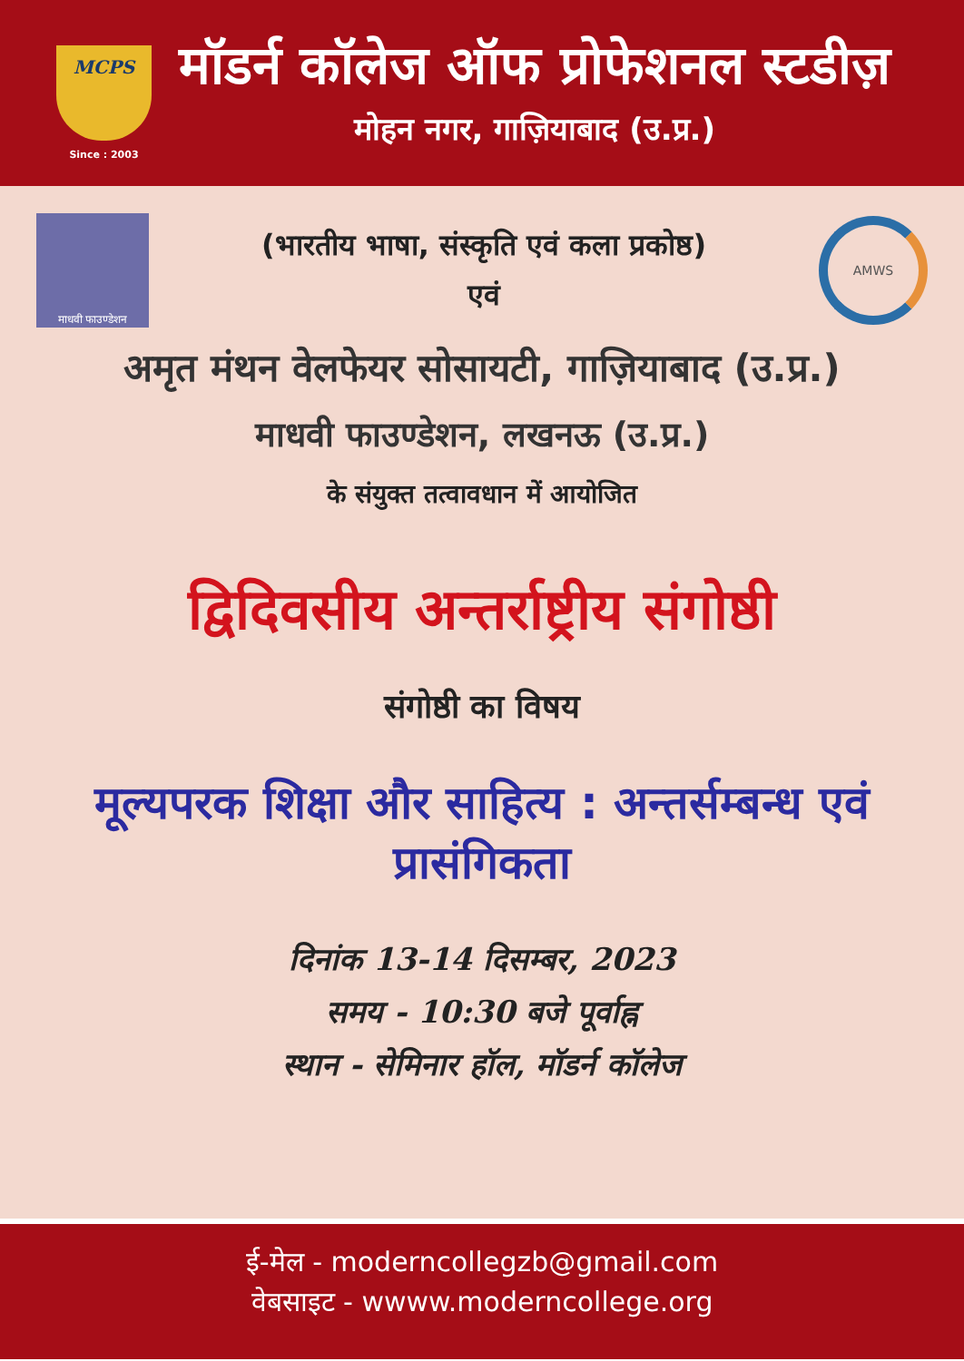MCPS
Since : 2003
मॉडर्न कॉलेज ऑफ प्रोफेशनल स्टडीज़
मोहन नगर, गाज़ियाबाद (उ.प्र.)
माधवी फाउण्डेशन
(भारतीय भाषा, संस्कृति एवं कला प्रकोष्ठ)
एवं
AMWS
अमृत मंथन वेलफेयर सोसायटी, गाज़ियाबाद (उ.प्र.)
माधवी फाउण्डेशन, लखनऊ (उ.प्र.)
के संयुक्त तत्वावधान में आयोजित
द्विदिवसीय अन्तर्राष्ट्रीय संगोष्ठी
संगोष्ठी का विषय
मूल्यपरक शिक्षा और साहित्य : अन्तर्सम्बन्ध एवं प्रासंगिकता
दिनांक 13-14 दिसम्बर, 2023
समय - 10:30 बजे पूर्वाह्न
स्थान - सेमिनार हॉल, मॉडर्न कॉलेज
ई-मेल - moderncollegzb@gmail.com
वेबसाइट - wwww.moderncollege.org